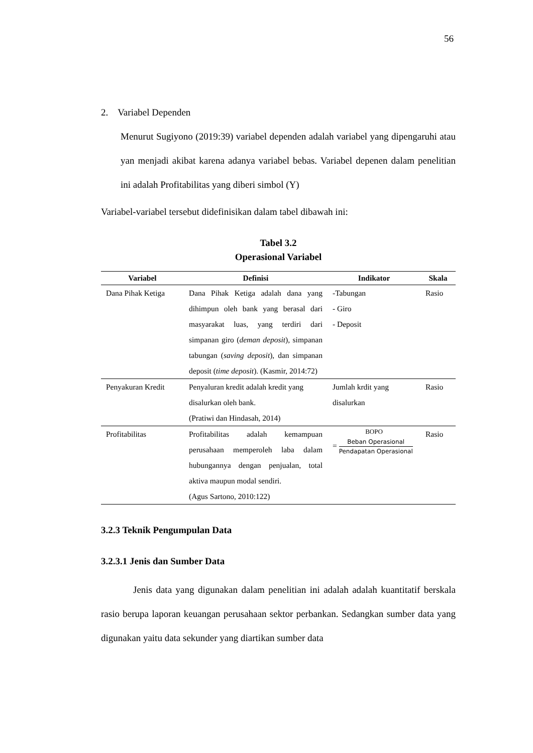56
2. Variabel Dependen
Menurut Sugiyono (2019:39) variabel dependen adalah variabel yang dipengaruhi atau yan menjadi akibat karena adanya variabel bebas. Variabel depenen dalam penelitian ini adalah Profitabilitas yang diberi simbol (Y)
Variabel-variabel tersebut didefinisikan dalam tabel dibawah ini:
Tabel 3.2
Operasional Variabel
| Variabel | Definisi | Indikator | Skala |
| --- | --- | --- | --- |
| Dana Pihak Ketiga | Dana Pihak Ketiga adalah dana yang dihimpun oleh bank yang berasal dari masyarakat luas, yang terdiri dari simpanan giro ( deman deposit ), simpanan tabungan ( saving deposit ), dan simpanan deposit ( time deposit ). (Kasmir, 2014:72) | -Tabungan - Giro - Deposit | Rasio |
| Penyakuran Kredit | Penyaluran kredit adalah kredit yang disalurkan oleh bank. (Pratiwi dan Hindasah, 2014) | Jumlah krdit yang disalurkan | Rasio |
| Profitabilitas | Profitabilitas adalah kemampuan perusahaan memperoleh laba dalam hubungannya dengan penjualan, total aktiva maupun modal sendiri. (Agus Sartono, 2010:122) | BOPO = Beban Operasional Pendapatan Operasional | Rasio |
3.2.3 Teknik Pengumpulan Data
3.2.3.1 Jenis dan Sumber Data
Jenis data yang digunakan dalam penelitian ini adalah adalah kuantitatif berskala rasio berupa laporan keuangan perusahaan sektor perbankan. Sedangkan sumber data yang digunakan yaitu data sekunder yang diartikan sumber data